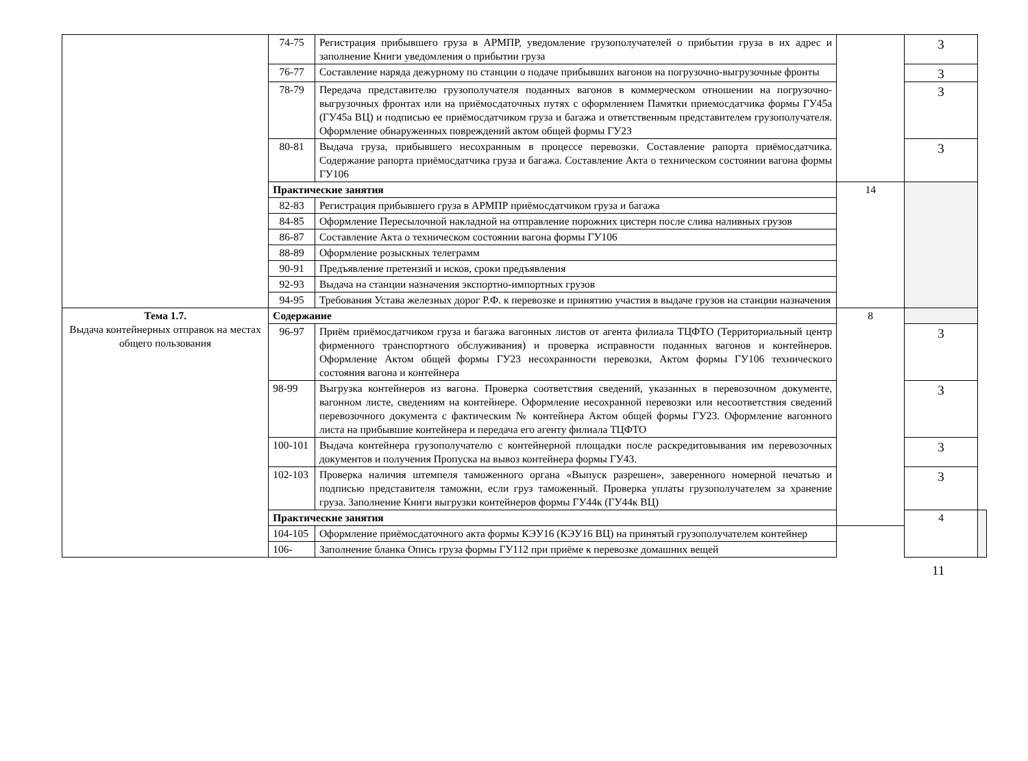| | 74-75 | Регистрация прибывшего груза в АРМПР, уведомление грузополучателей о прибытии груза в их адрес и заполнение Книги уведомления о прибытии груза | | 3 | |
| | 76-77 | Составление наряда дежурному по станции о подаче прибывших вагонов на погрузочно-выгрузочные фронты | | 3 | |
| | 78-79 | Передача представителю грузополучателя поданных вагонов в коммерческом отношении на погрузочно-выгрузочных фронтах или на приёмосдаточных путях с оформлением Памятки приемосдатчика формы ГУ45а (ГУ45а ВЦ) и подписью ее приёмосдатчиком груза и багажа и ответственным представителем грузополучателя. Оформление обнаруженных повреждений актом общей формы ГУ23 | | 3 | |
| | 80-81 | Выдача груза, прибывшего несохранным в процессе перевозки. Составление рапорта приёмосдатчика. Содержание рапорта приёмосдатчика груза и багажа. Составление Акта о техническом состоянии вагона формы ГУ106 | | 3 | |
| | Практические занятия | | 14 | | |
| | 82-83 | Регистрация прибывшего груза в АРМПР приёмосдатчиком груза и багажа | | | |
| | 84-85 | Оформление Пересылочной накладной на отправление порожних цистерн после слива наливных грузов | | | |
| | 86-87 | Составление Акта о техническом состоянии вагона формы ГУ106 | | | |
| | 88-89 | Оформление розыскных телеграмм | | | |
| | 90-91 | Предъявление претензий и исков, сроки предъявления | | | |
| | 92-93 | Выдача на станции назначения экспортно-импортных грузов | | | |
| | 94-95 | Требования Устава железных дорог Р.Ф. к перевозке и принятию участия в выдаче грузов на станции назначения | | | |
| Тема 1.7. Выдача контейнерных отправок на местах общего пользования | Содержание | | 8 | | |
| | 96-97 | Приём приёмосдатчиком груза и багажа вагонных листов от агента филиала ТЦФТО (Территориальный центр фирменного транспортного обслуживания) и проверка исправности поданных вагонов и контейнеров. Оформление Актом общей формы ГУ23 несохранности перевозки, Актом формы ГУ106 технического состояния вагона и контейнера | | 3 | |
| | 98-99 | Выгрузка контейнеров из вагона. Проверка соответствия сведений, указанных в перевозочном документе, вагонном листе, сведениям на контейнере. Оформление несохранной перевозки или несоответствия сведений перевозочного документа с фактическим № контейнера Актом общей формы ГУ23. Оформление вагонного листа на прибывшие контейнера и передача его агенту филиала ТЦФТО | | 3 | |
| | 100-101 | Выдача контейнера грузополучателю с контейнерной площадки после раскредитовывания им перевозочных документов и получения Пропуска на вывоз контейнера формы ГУ43. | | 3 | |
| | 102-103 | Проверка наличия штемпеля таможенного органа «Выпуск разрешен», заверенного номерной печатью и подписью представителя таможни, если груз таможенный. Проверка уплаты грузополучателем за хранение груза. Заполнение Книги выгрузки контейнеров формы ГУ44к (ГУ44к ВЦ) | | 3 | |
| | Практические занятия | | | 4 | |
| | 104-105 | Оформление приёмосдаточного акта формы КЭУ16 (КЭУ16 ВЦ) на принятый грузополучателем контейнер | | | |
| | 106- | Заполнение бланка Опись груза формы ГУ112 при приёме к перевозке домашних вещей | | | |
11